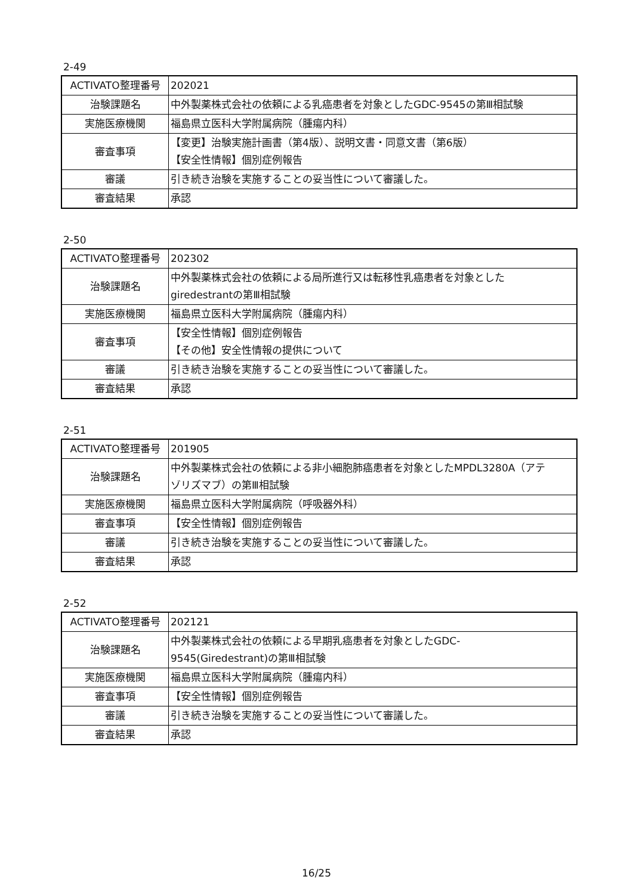2-49
| ACTIVATO整理番号 | 202021 |
| 治験課題名 | 中外製薬株式会社の依頼による乳癌患者を対象としたGDC-9545の第Ⅲ相試験 |
| 実施医療機関 | 福島県立医科大学附属病院（腫瘍内科） |
| 審査事項 | 【変更】治験実施計画書（第4版）、説明文書・同意文書（第6版） 【安全性情報】個別症例報告 |
| 審議 | 引き続き治験を実施することの妥当性について審議した。 |
| 審査結果 | 承認 |
2-50
| ACTIVATO整理番号 | 202302 |
| 治験課題名 | 中外製薬株式会社の依頼による局所進行又は転移性乳癌患者を対象とした giredestrantの第Ⅲ相試験 |
| 実施医療機関 | 福島県立医科大学附属病院（腫瘍内科） |
| 審査事項 | 【安全性情報】個別症例報告 【その他】安全性情報の提供について |
| 審議 | 引き続き治験を実施することの妥当性について審議した。 |
| 審査結果 | 承認 |
2-51
| ACTIVATO整理番号 | 201905 |
| 治験課題名 | 中外製薬株式会社の依頼による非小細胞肺癌患者を対象としたMPDL3280A（アテ ゾリズマブ）の第Ⅲ相試験 |
| 実施医療機関 | 福島県立医科大学附属病院（呼吸器外科） |
| 審査事項 | 【安全性情報】個別症例報告 |
| 審議 | 引き続き治験を実施することの妥当性について審議した。 |
| 審査結果 | 承認 |
2-52
| ACTIVATO整理番号 | 202121 |
| 治験課題名 | 中外製薬株式会社の依頼による早期乳癌患者を対象としたGDC- 9545(Giredestrant)の第Ⅲ相試験 |
| 実施医療機関 | 福島県立医科大学附属病院（腫瘍内科） |
| 審査事項 | 【安全性情報】個別症例報告 |
| 審議 | 引き続き治験を実施することの妥当性について審議した。 |
| 審査結果 | 承認 |
16/25